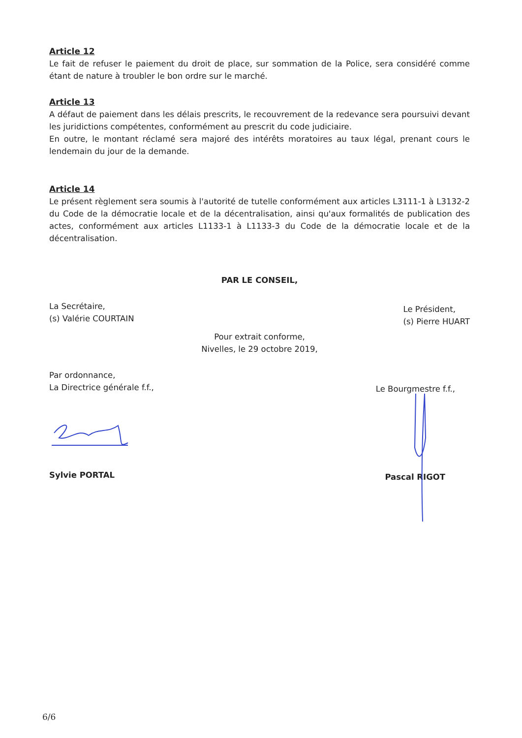Article 12
Le fait de refuser le paiement du droit de place, sur sommation de la Police, sera considéré comme étant de nature à troubler le bon ordre sur le marché.
Article 13
A défaut de paiement dans les délais prescrits, le recouvrement de la redevance sera poursuivi devant les juridictions compétentes, conformément au prescrit du code judiciaire.
En outre, le montant réclamé sera majoré des intérêts moratoires au taux légal, prenant cours le lendemain du jour de la demande.
Article 14
Le présent règlement sera soumis à l'autorité de tutelle conformément aux articles L3111-1 à L3132-2 du Code de la démocratie locale et de la décentralisation, ainsi qu'aux formalités de publication des actes, conformément aux articles L1133-1 à L1133-3 du Code de la démocratie locale et de la décentralisation.
PAR LE CONSEIL,
La Secrétaire,
(s) Valérie COURTAIN
Le Président,
(s) Pierre HUART
Pour extrait conforme,
Nivelles, le 29 octobre 2019,
Par ordonnance,
La Directrice générale f.f.,
Le Bourgmestre f.f.,
Sylvie PORTAL
Pascal RIGOT
6/6